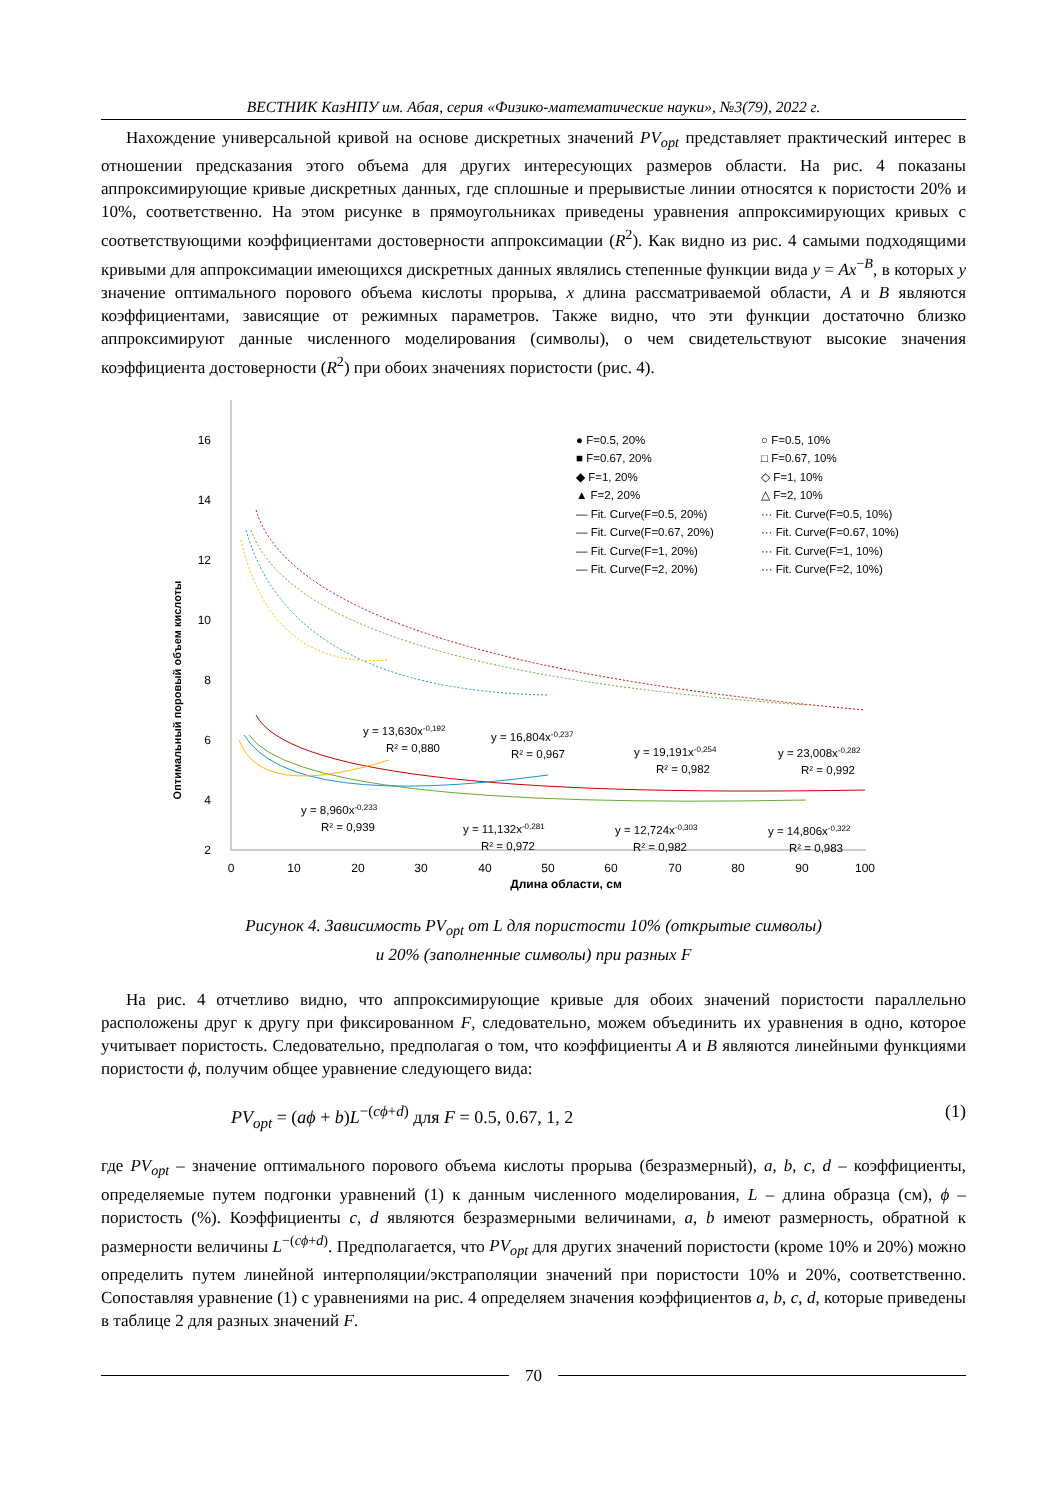ВЕСТНИК КазНПУ им. Абая, серия «Физико-математические науки», №3(79), 2022 г.
Нахождение универсальной кривой на основе дискретных значений PV<sub>opt</sub> представляет практический интерес в отношении предсказания этого объема для других интересующих размеров области. На рис. 4 показаны аппроксимирующие кривые дискретных данных, где сплошные и прерывистые линии относятся к пористости 20% и 10%, соответственно. На этом рисунке в прямоугольниках приведены уравнения аппроксимирующих кривых с соответствующими коэффициентами достоверности аппроксимации (R<sup>2</sup>). Как видно из рис. 4 самыми подходящими кривыми для аппроксимации имеющихся дискретных данных являлись степенные функции вида y = Ax<sup>−B</sup>, в которых y значение оптимального порового объема кислоты прорыва, x длина рассматриваемой области, A и B являются коэффициентами, зависящие от режимных параметров. Также видно, что эти функции достаточно близко аппроксимируют данные численного моделирования (символы), о чем свидетельствуют высокие значения коэффициента достоверности (R<sup>2</sup>) при обоих значениях пористости (рис. 4).
Оптимальный поровый объем кислоты
16
14
12
10
8
6
4
2
0
10
20
30
40
50
60
70
80
90
100
Длина области, см
● F=0.5, 20%
■ F=0.67, 20%
◆ F=1, 20%
▲ F=2, 20%
— Fit. Curve(F=0.5, 20%)
— Fit. Curve(F=0.67, 20%)
— Fit. Curve(F=1, 20%)
— Fit. Curve(F=2, 20%)
○ F=0.5, 10%
□ F=0.67, 10%
◇ F=1, 10%
△ F=2, 10%
··· Fit. Curve(F=0.5, 10%)
··· Fit. Curve(F=0.67, 10%)
··· Fit. Curve(F=1, 10%)
··· Fit. Curve(F=2, 10%)
y = 13,630x-0,192
R² = 0,880
y = 16,804x-0,237
R² = 0,967
y = 19,191x-0,254
R² = 0,982
y = 23,008x-0,282
R² = 0,992
y = 8,960x-0,233
R² = 0,939
y = 11,132x-0,281
R² = 0,972
y = 12,724x-0,303
R² = 0,982
y = 14,806x-0,322
R² = 0,983
Рисунок 4. Зависимость PV<sub>opt</sub> от L для пористости 10% (открытые символы)
и 20% (заполненные символы) при разных F
На рис. 4 отчетливо видно, что аппроксимирующие кривые для обоих значений пористости параллельно расположены друг к другу при фиксированном F, следовательно, можем объединить их уравнения в одно, которое учитывает пористость. Следовательно, предполагая о том, что коэффициенты A и B являются линейными функциями пористости ϕ, получим общее уравнение следующего вида:
PV<sub>opt</sub> = (aϕ + b)L<sup>−(cϕ+d)</sup> для F = 0.5, 0.67, 1, 2 (1)
где PV<sub>opt</sub> – значение оптимального порового объема кислоты прорыва (безразмерный), a, b, c, d – коэффициенты, определяемые путем подгонки уравнений (1) к данным численного моделирования, L – длина образца (см), ϕ – пористость (%). Коэффициенты c, d являются безразмерными величинами, a, b имеют размерность, обратной к размерности величины L<sup>−(cϕ+d)</sup>. Предполагается, что PV<sub>opt</sub> для других значений пористости (кроме 10% и 20%) можно определить путем линейной интерполяции/экстраполяции значений при пористости 10% и 20%, соответственно. Сопоставляя уравнение (1) с уравнениями на рис. 4 определяем значения коэффициентов a, b, c, d, которые приведены в таблице 2 для разных значений F.
70